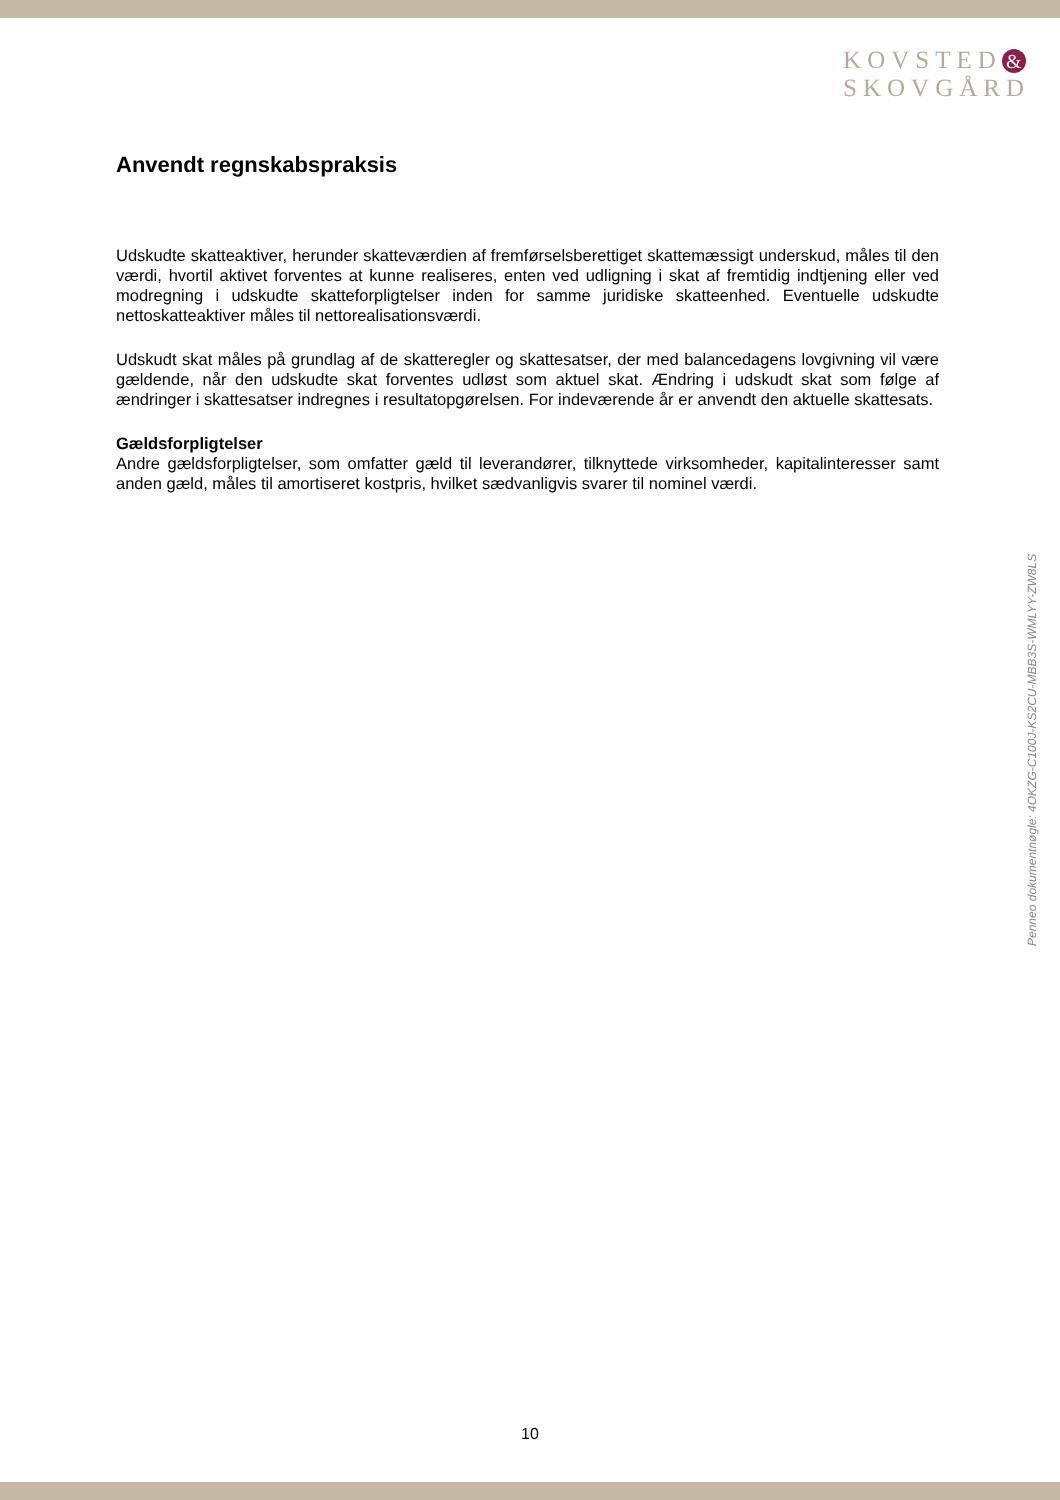KOVSTED &
SKOVGÅRD
Anvendt regnskabspraksis
Udskudte skatteaktiver, herunder skatteværdien af fremførselsberettiget skattemæssigt underskud, måles til den værdi, hvortil aktivet forventes at kunne realiseres, enten ved udligning i skat af fremtidig indtjening eller ved modregning i udskudte skatteforpligtelser inden for samme juridiske skatteenhed. Eventuelle udskudte nettoskatteaktiver måles til nettorealisationsværdi.
Udskudt skat måles på grundlag af de skatteregler og skattesatser, der med balancedagens lovgivning vil være gældende, når den udskudte skat forventes udløst som aktuel skat. Ændring i udskudt skat som følge af ændringer i skattesatser indregnes i resultatopgørelsen. For indeværende år er anvendt den aktuelle skattesats.
Gældsforpligtelser
Andre gældsforpligtelser, som omfatter gæld til leverandører, tilknyttede virksomheder, kapitalinteresser samt anden gæld, måles til amortiseret kostpris, hvilket sædvanligvis svarer til nominel værdi.
Penneo dokumentnøgle: 4OKZG-C100J-KS2CU-MBB3S-WMLYY-ZW8LS
10